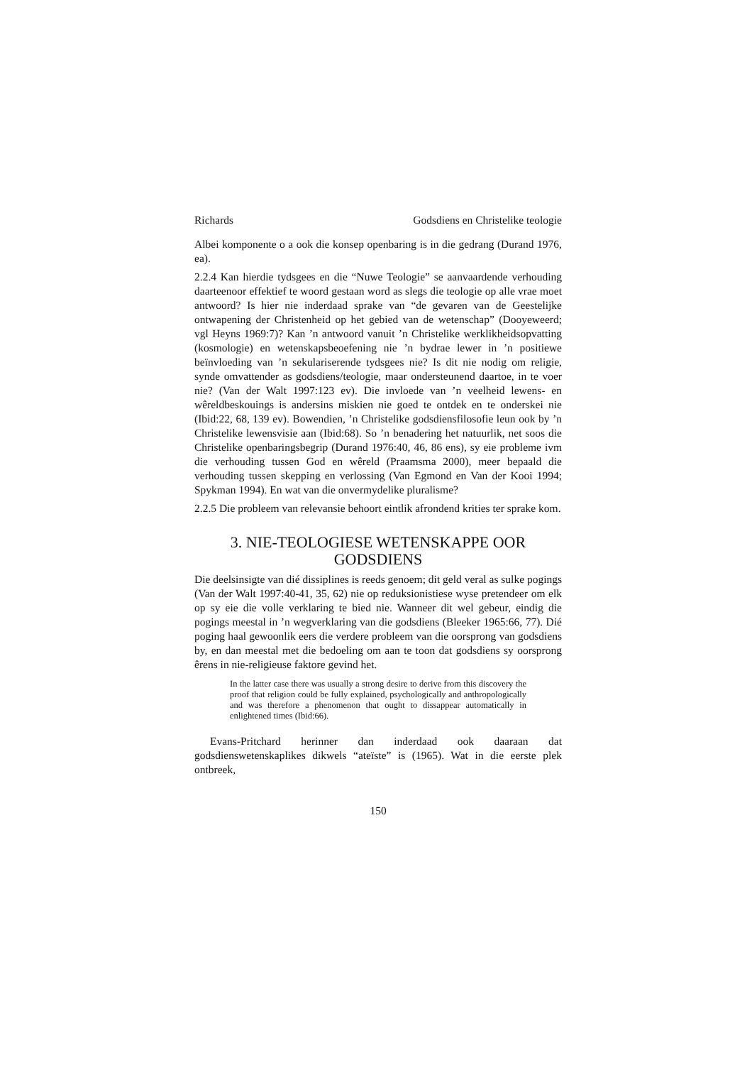Richards Godsdiens en Christelike teologie
Albei komponente o a ook die konsep openbaring is in die gedrang (Durand 1976, ea).
2.2.4 Kan hierdie tydsgees en die “Nuwe Teologie” se aanvaardende verhouding daarteenoor effektief te woord gestaan word as slegs die teologie op alle vrae moet antwoord? Is hier nie inderdaad sprake van “de gevaren van de Geestelijke ontwapening der Christenheid op het gebied van de wetenschap” (Dooyeweerd; vgl Heyns 1969:7)? Kan ’n antwoord vanuit ’n Christelike werklikheidsopvatting (kosmologie) en wetenskapsbeoefening nie ’n bydrae lewer in ’n positiewe beïnvloeding van ’n sekulariserende tydsgees nie? Is dit nie nodig om religie, synde omvattender as godsdiens/teologie, maar ondersteunend daartoe, in te voer nie? (Van der Walt 1997:123 ev). Die invloede van ’n veelheid lewens- en wêreldbeskouings is andersins miskien nie goed te ontdek en te onderskei nie (Ibid:22, 68, 139 ev). Bowendien, ’n Christelike godsdiensfilosofie leun ook by ’n Christelike lewensvisie aan (Ibid:68). So ’n benadering het natuurlik, net soos die Christelike openbaringsbegrip (Durand 1976:40, 46, 86 ens), sy eie probleme ivm die verhouding tussen God en wêreld (Praamsma 2000), meer bepaald die verhouding tussen skepping en verlossing (Van Egmond en Van der Kooi 1994; Spykman 1994). En wat van die onvermydelike pluralisme?
2.2.5 Die probleem van relevansie behoort eintlik afrondend krities ter sprake kom.
3. NIE-TEOLOGIESE WETENSKAPPE OOR GODSDIENS
Die deelsinsigte van dié dissiplines is reeds genoem; dit geld veral as sulke pogings (Van der Walt 1997:40-41, 35, 62) nie op reduksionistiese wyse pretendeer om elk op sy eie die volle verklaring te bied nie. Wanneer dit wel gebeur, eindig die pogings meestal in ’n wegverklaring van die godsdiens (Bleeker 1965:66, 77). Dié poging haal gewoonlik eers die verdere probleem van die oorsprong van godsdiens by, en dan meestal met die bedoeling om aan te toon dat godsdiens sy oorsprong êrens in nie-religieuse faktore gevind het.
In the latter case there was usually a strong desire to derive from this discovery the proof that religion could be fully explained, psychologically and anthropologically and was therefore a phenomenon that ought to dissappear automatically in enlightened times (Ibid:66).
Evans-Pritchard herinner dan inderdaad ook daaraan dat godsdienswetenskaplikes dikwels “ateïste” is (1965). Wat in die eerste plek ontbreek,
150